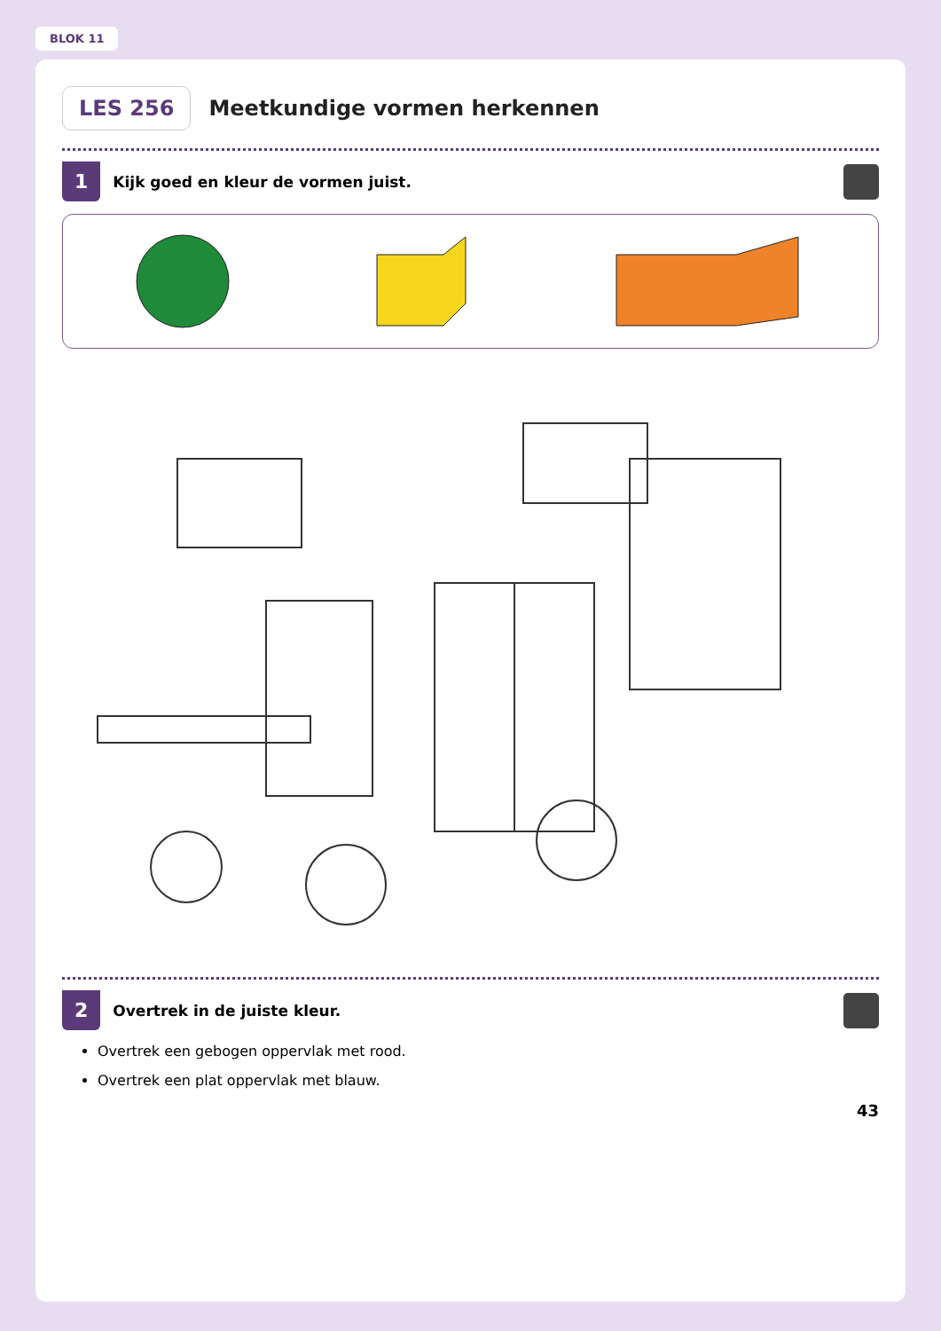BLOK 11
LES 256
Meetkundige vormen herkennen
1 Kijk goed en kleur de vormen juist.
2 Overtrek in de juiste kleur.
Overtrek een gebogen oppervlak met rood.
Overtrek een plat oppervlak met blauw.
43